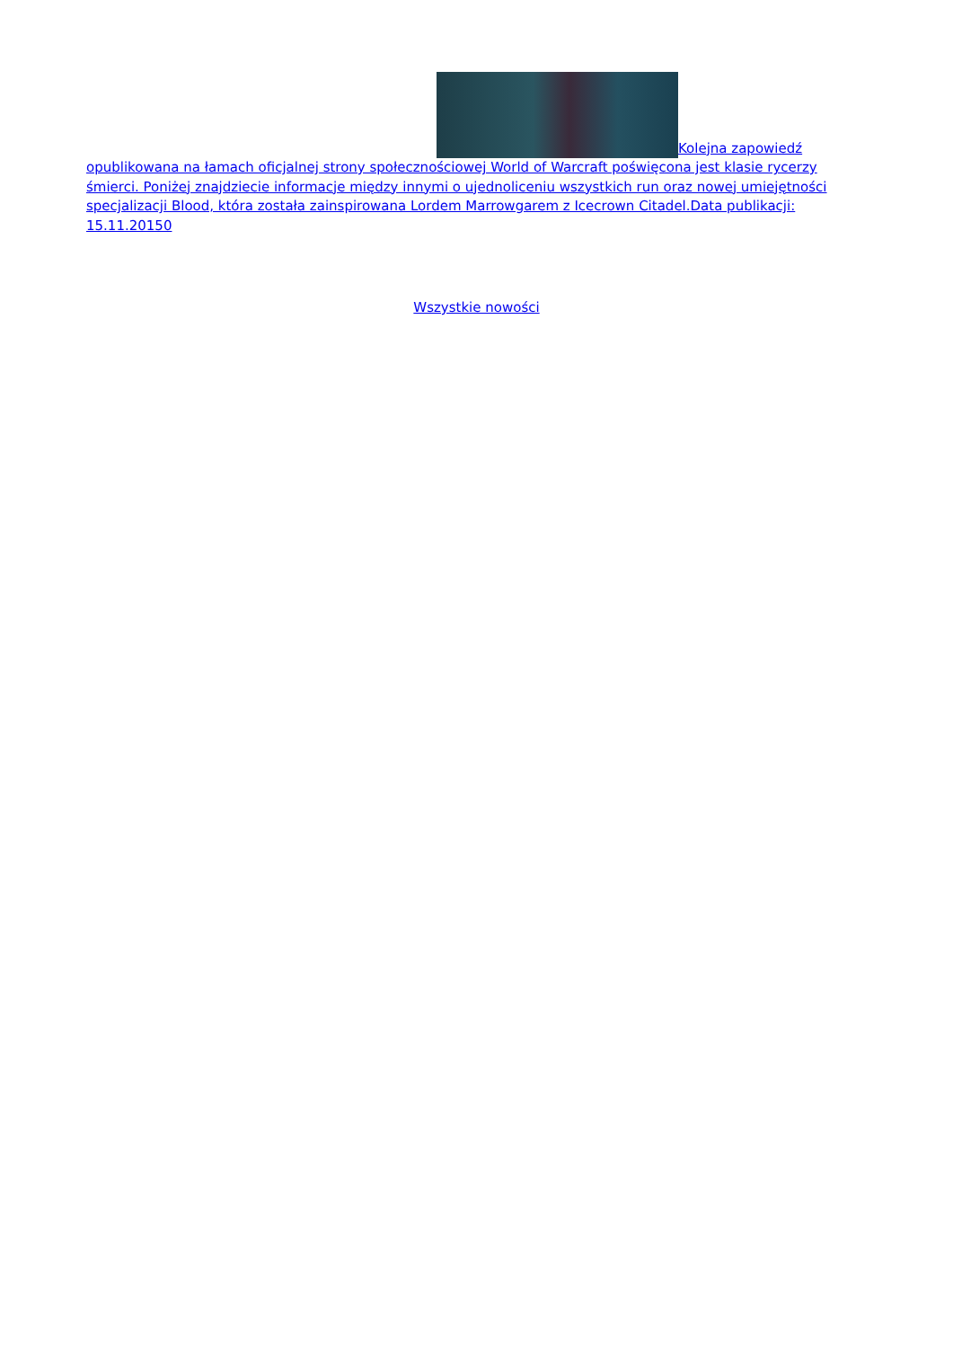Kolejna zapowiedź opublikowana na łamach oficjalnej strony społecznościowej World of Warcraft poświęcona jest klasie rycerzy śmierci. Poniżej znajdziecie informacje między innymi o ujednoliceniu wszystkich run oraz nowej umiejętności specjalizacji Blood, która została zainspirowana Lordem Marrowgarem z Icecrown Citadel.Data publikacji: 15.11.20150
Wszystkie nowości